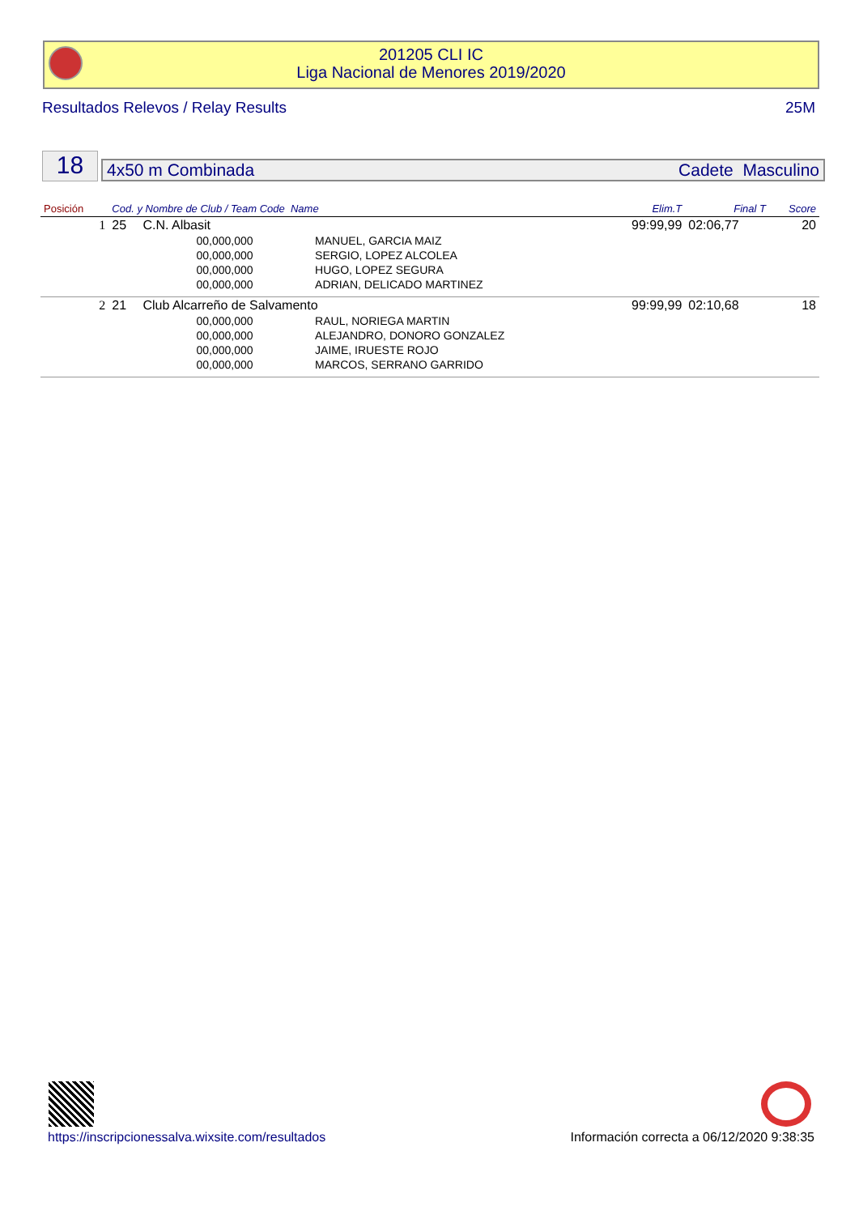201205 CLI IC
Liga Nacional de Menores 2019/2020
Resultados Relevos / Relay Results 25M
18 4x50 m Combinada Cadete Masculino
| Posición | Cod. y Nombre de Club / Team Code Name | | | Elim.T | Final T | Score |
| --- | --- | --- | --- | --- | --- | --- |
| 1 | 25 | C.N. Albasit | | 99:99,99 | 02:06,77 | 20 |
| | | 00,000,000 | MANUEL, GARCIA MAIZ | | | |
| | | 00,000,000 | SERGIO, LOPEZ ALCOLEA | | | |
| | | 00,000,000 | HUGO, LOPEZ SEGURA | | | |
| | | 00,000,000 | ADRIAN, DELICADO MARTINEZ | | | |
| 2 | 21 | Club Alcarreño de Salvamento | | 99:99,99 | 02:10,68 | 18 |
| | | 00,000,000 | RAUL, NORIEGA MARTIN | | | |
| | | 00,000,000 | ALEJANDRO, DONORO GONZALEZ | | | |
| | | 00,000,000 | JAIME, IRUESTE ROJO | | | |
| | | 00,000,000 | MARCOS, SERRANO GARRIDO | | | |
https://inscripcionessalva.wixsite.com/resultados
Información correcta a 06/12/2020 9:38:35